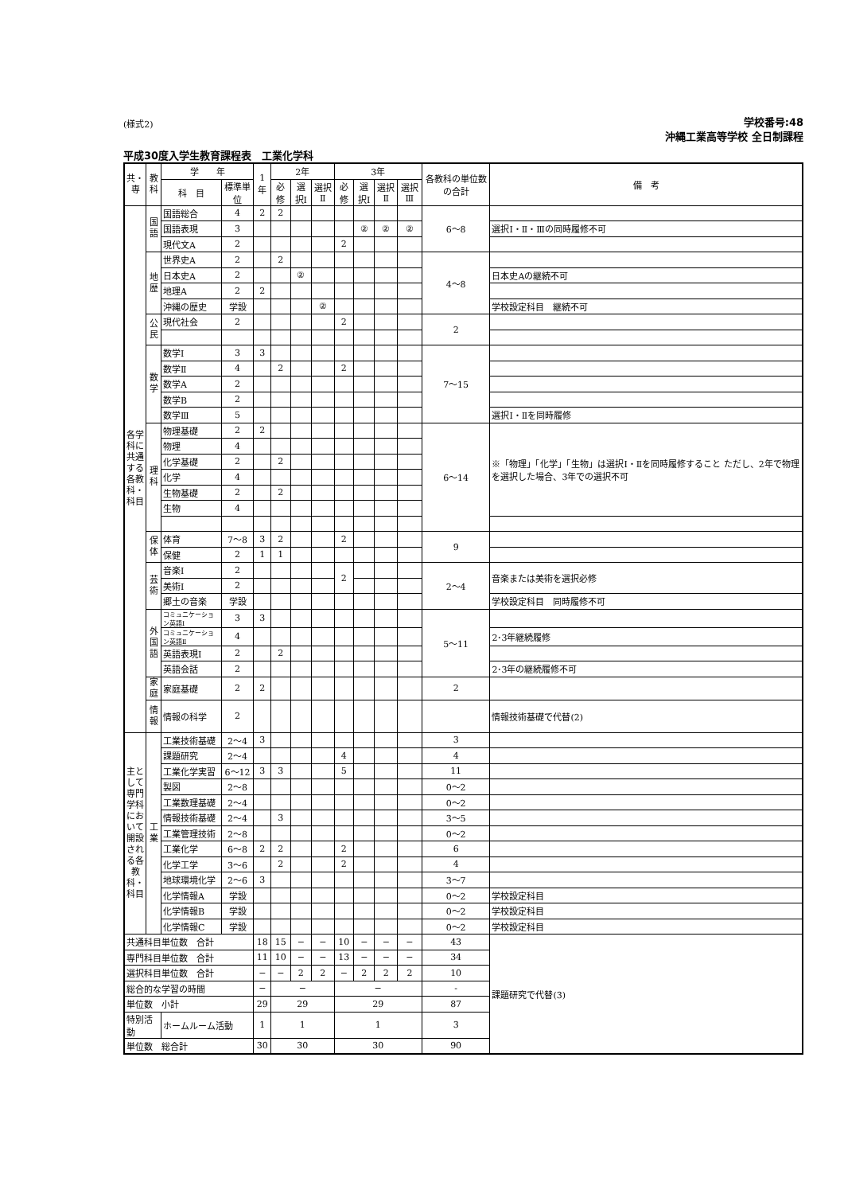(様式2)
学校番号:48
沖縄工業高等学校 全日制課程
平成30度入学生教育課程表　工業化学科
| 共・専 | 教科 | 学 年 | | 1年 | 2年 | | | 3年 | | | | 各教科の単位数の合計 | 備 考 |
| | | 科 目 | 標準単位 | | 必修 | 選択Ⅰ | 選択Ⅱ | 必修 | 選択Ⅰ | 選択Ⅱ | 選択Ⅲ | | |
| 各学科に共通する各教科・科目 | 国語 | 国語総合 | 4 | 2 | 2 | | | | | | | 6〜8 | |
| | | 国語表現 | 3 | | | | | | ② | ② | ② | | 選択Ⅰ・Ⅱ・Ⅲの同時履修不可 |
| | | 現代文A | 2 | | | | | 2 | | | | | |
| | 地歴 | 世界史A | 2 | | 2 | | | | | | | 4〜8 | |
| | | 日本史A | 2 | | | ② | | | | | | | 日本史Aの継続不可 |
| | | 地理A | 2 | 2 | | | | | | | | | |
| | | 沖縄の歴史 | 学設 | | | | ② | | | | | | 学校設定科目 継続不可 |
| | 公民 | 現代社会 | 2 | | | | | 2 | | | | 2 | |
| | 数学 | 数学Ⅰ | 3 | 3 | | | | | | | | 7〜15 | |
| | | 数学Ⅱ | 4 | | 2 | | | 2 | | | | | |
| | | 数学A | 2 | | | | | | | | | | |
| | | 数学B | 2 | | | | | | | | | | |
| | | 数学Ⅲ | 5 | | | | | | | | | | 選択Ⅰ・Ⅱを同時履修 |
| | 理科 | 物理基礎 | 2 | 2 | | | | | | | | 6〜14 | ※「物理」「化学」「生物」は選択Ⅰ・Ⅱを同時履修すること ただし、2年で物理を選択した場合、3年での選択不可 |
| | | 物理 | 4 | | | | | | | | | | |
| | | 化学基礎 | 2 | | 2 | | | | | | | | |
| | | 化学 | 4 | | | | | | | | | | |
| | | 生物基礎 | 2 | | 2 | | | | | | | | |
| | | 生物 | 4 | | | | | | | | | | |
| | 保体 | 体育 | 7〜8 | 3 | 2 | | | 2 | | | | 9 | |
| | | 保健 | 2 | 1 | 1 | | | | | | | | |
| | 芸術 | 音楽Ⅰ | 2 | | | | | 2 | | | | 2〜4 | 音楽または美術を選択必修 |
| | | 美術Ⅰ | 2 | | | | | | | | | | |
| | | 郷土の音楽 | 学設 | | | | | | | | | | 学校設定科目 同時履修不可 |
| | 外国語 | コミュニケーション英語Ⅰ | 3 | 3 | | | | | | | | 5〜11 | |
| | | コミュニケーション英語Ⅱ | 4 | | | | | | | | | | 2･3年継続履修 |
| | | 英語表現Ⅰ | 2 | | 2 | | | | | | | | |
| | | 英語会話 | 2 | | | | | | | | | | 2･3年の継続履修不可 |
| | 家庭 | 家庭基礎 | 2 | 2 | | | | | | | | 2 | |
| | 情報 | 情報の科学 | 2 | | | | | | | | | | 情報技術基礎で代替(2) |
| 主として専門学科において開設される各教科・科目 | 工業 | 工業技術基礎 | 2〜4 | 3 | | | | | | | | 3 | |
| | | 課題研究 | 2〜4 | | | | | 4 | | | | 4 | |
| | | 工業化学実習 | 6〜12 | 3 | 3 | | | 5 | | | | 11 | |
| | | 製図 | 2〜8 | | | | | | | | | 0〜2 | |
| | | 工業数理基礎 | 2〜4 | | | | | | | | | 0〜2 | |
| | | 情報技術基礎 | 2〜4 | | 3 | | | | | | | 3〜5 | |
| | | 工業管理技術 | 2〜8 | | | | | | | | | 0〜2 | |
| | | 工業化学 | 6〜8 | 2 | 2 | | | 2 | | | | 6 | |
| | | 化学工学 | 3〜6 | | 2 | | | 2 | | | | 4 | |
| | | 地球環境化学 | 2〜6 | 3 | | | | | | | | 3〜7 | |
| | | 化学情報A | 学設 | | | | | | | | | 0〜2 | 学校設定科目 |
| | | 化学情報B | 学設 | | | | | | | | | 0〜2 | 学校設定科目 |
| | | 化学情報C | 学設 | | | | | | | | | 0〜2 | 学校設定科目 |
| 共通科目単位数 合計 | | | | 18 | 15 | − | − | 10 | − | − | − | 43 | 課題研究で代替(3) |
| 専門科目単位数 合計 | | | | 11 | 10 | − | − | 13 | − | − | − | 34 | |
| 選択科目単位数 合計 | | | | − | − | 2 | 2 | − | 2 | 2 | 2 | 10 | |
| 総合的な学習の時間 | | | | − | − | | | − | | | | - | |
| 単位数 小計 | | | | 29 | 29 | | | 29 | | | | 87 | |
| 特別活動 | | ホームルーム活動 | | 1 | 1 | | | 1 | | | | 3 | |
| 単位数 総合計 | | | | 30 | 30 | | | 30 | | | | 90 | |